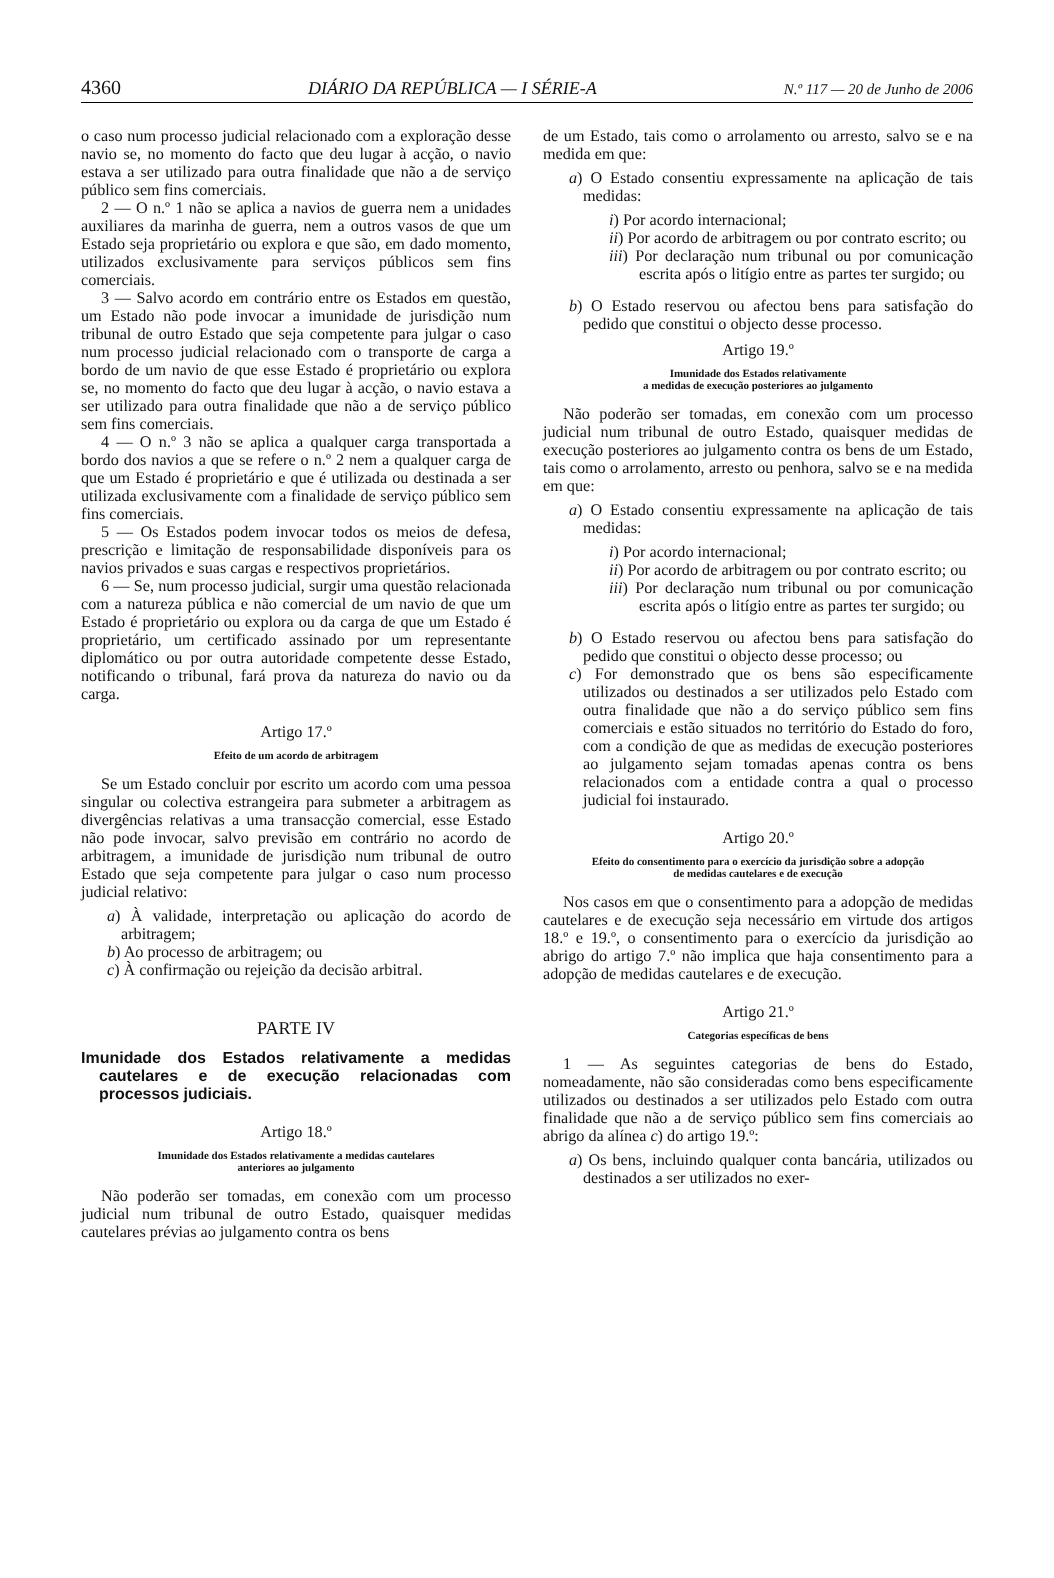4360 DIÁRIO DA REPÚBLICA — I SÉRIE-A N.º 117 — 20 de Junho de 2006
o caso num processo judicial relacionado com a exploração desse navio se, no momento do facto que deu lugar à acção, o navio estava a ser utilizado para outra finalidade que não a de serviço público sem fins comerciais.
2 — O n.º 1 não se aplica a navios de guerra nem a unidades auxiliares da marinha de guerra, nem a outros vasos de que um Estado seja proprietário ou explora e que são, em dado momento, utilizados exclusivamente para serviços públicos sem fins comerciais.
3 — Salvo acordo em contrário entre os Estados em questão, um Estado não pode invocar a imunidade de jurisdição num tribunal de outro Estado que seja competente para julgar o caso num processo judicial relacionado com o transporte de carga a bordo de um navio de que esse Estado é proprietário ou explora se, no momento do facto que deu lugar à acção, o navio estava a ser utilizado para outra finalidade que não a de serviço público sem fins comerciais.
4 — O n.º 3 não se aplica a qualquer carga transportada a bordo dos navios a que se refere o n.º 2 nem a qualquer carga de que um Estado é proprietário e que é utilizada ou destinada a ser utilizada exclusivamente com a finalidade de serviço público sem fins comerciais.
5 — Os Estados podem invocar todos os meios de defesa, prescrição e limitação de responsabilidade disponíveis para os navios privados e suas cargas e respectivos proprietários.
6 — Se, num processo judicial, surgir uma questão relacionada com a natureza pública e não comercial de um navio de que um Estado é proprietário ou explora ou da carga de que um Estado é proprietário, um certificado assinado por um representante diplomático ou por outra autoridade competente desse Estado, notificando o tribunal, fará prova da natureza do navio ou da carga.
Artigo 17.º
Efeito de um acordo de arbitragem
Se um Estado concluir por escrito um acordo com uma pessoa singular ou colectiva estrangeira para submeter a arbitragem as divergências relativas a uma transacção comercial, esse Estado não pode invocar, salvo previsão em contrário no acordo de arbitragem, a imunidade de jurisdição num tribunal de outro Estado que seja competente para julgar o caso num processo judicial relativo:
a) À validade, interpretação ou aplicação do acordo de arbitragem;
b) Ao processo de arbitragem; ou
c) À confirmação ou rejeição da decisão arbitral.
PARTE IV
Imunidade dos Estados relativamente a medidas cautelares e de execução relacionadas com processos judiciais.
Artigo 18.º
Imunidade dos Estados relativamente a medidas cautelares
anteriores ao julgamento
Não poderão ser tomadas, em conexão com um processo judicial num tribunal de outro Estado, quaisquer medidas cautelares prévias ao julgamento contra os bens
de um Estado, tais como o arrolamento ou arresto, salvo se e na medida em que:
a) O Estado consentiu expressamente na aplicação de tais medidas:
i) Por acordo internacional;
ii) Por acordo de arbitragem ou por contrato escrito; ou
iii) Por declaração num tribunal ou por comunicação escrita após o litígio entre as partes ter surgido; ou
b) O Estado reservou ou afectou bens para satisfação do pedido que constitui o objecto desse processo.
Artigo 19.º
Imunidade dos Estados relativamente
a medidas de execução posteriores ao julgamento
Não poderão ser tomadas, em conexão com um processo judicial num tribunal de outro Estado, quaisquer medidas de execução posteriores ao julgamento contra os bens de um Estado, tais como o arrolamento, arresto ou penhora, salvo se e na medida em que:
a) O Estado consentiu expressamente na aplicação de tais medidas:
i) Por acordo internacional;
ii) Por acordo de arbitragem ou por contrato escrito; ou
iii) Por declaração num tribunal ou por comunicação escrita após o litígio entre as partes ter surgido; ou
b) O Estado reservou ou afectou bens para satisfação do pedido que constitui o objecto desse processo; ou
c) For demonstrado que os bens são especificamente utilizados ou destinados a ser utilizados pelo Estado com outra finalidade que não a do serviço público sem fins comerciais e estão situados no território do Estado do foro, com a condição de que as medidas de execução posteriores ao julgamento sejam tomadas apenas contra os bens relacionados com a entidade contra a qual o processo judicial foi instaurado.
Artigo 20.º
Efeito do consentimento para o exercício da jurisdição sobre a adopção
de medidas cautelares e de execução
Nos casos em que o consentimento para a adopção de medidas cautelares e de execução seja necessário em virtude dos artigos 18.º e 19.º, o consentimento para o exercício da jurisdição ao abrigo do artigo 7.º não implica que haja consentimento para a adopção de medidas cautelares e de execução.
Artigo 21.º
Categorias específicas de bens
1 — As seguintes categorias de bens do Estado, nomeadamente, não são consideradas como bens especificamente utilizados ou destinados a ser utilizados pelo Estado com outra finalidade que não a de serviço público sem fins comerciais ao abrigo da alínea c) do artigo 19.º:
a) Os bens, incluindo qualquer conta bancária, utilizados ou destinados a ser utilizados no exer-